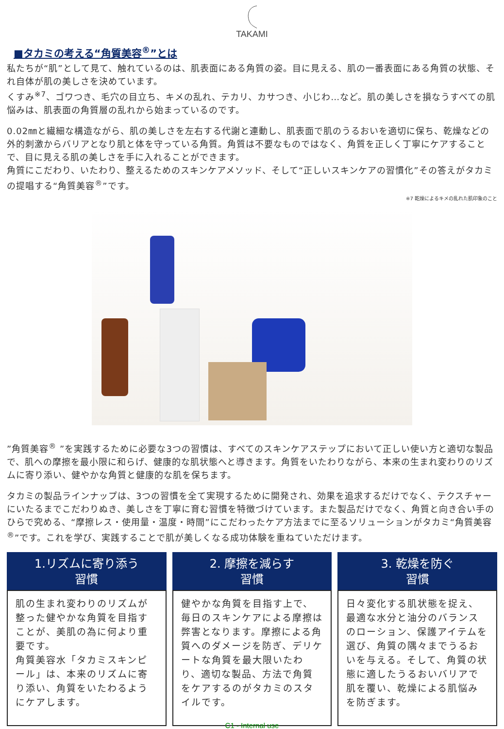TAKAMI
■タカミの考える“角質美容<sup>®</sup>”とは
私たちが“肌”として見て、触れているのは、肌表面にある角質の姿。目に見える、肌の一番表面にある角質の状態、それ自体が肌の美しさを決めています。
くすみ<sup>※7</sup>、ゴワつき、毛穴の目立ち、キメの乱れ、テカリ、カサつき、小じわ…など。肌の美しさを損なうすべての肌悩みは、肌表面の角質層の乱れから始まっているのです。
0.02㎜と繊細な構造ながら、肌の美しさを左右する代謝と連動し、肌表面で肌のうるおいを適切に保ち、乾燥などの外的刺激からバリアとなり肌と体を守っている角質。角質は不要なものではなく、角質を正しく丁寧にケアすることで、目に見える肌の美しさを手に入れることができます。
角質にこだわり、いたわり、整えるためのスキンケアメソッド、そして“正しいスキンケアの習慣化”その答えがタカミの提唱する“角質美容<sup>®</sup>”です。
※7 乾燥によるキメの乱れた肌印象のこと
”角質美容<sup>®</sup> ”を実践するために必要な3つの習慣は、すべてのスキンケアステップにおいて正しい使い方と適切な製品で、肌への摩擦を最小限に和らげ、健康的な肌状態へと導きます。角質をいたわりながら、本来の生まれ変わりのリズムに寄り添い、健やかな角質と健康的な肌を保ちます。
タカミの製品ラインナップは、3つの習慣を全て実現するために開発され、効果を追求するだけでなく、テクスチャーにいたるまでこだわりぬき、美しさを丁寧に育む習慣を特徴づけています。また製品だけでなく、角質と向き合い手のひらで究める、“摩擦レス・使用量・温度・時間”にこだわったケア方法までに至るソリューションがタカミ“角質美容<sup>®</sup>”です。これを学び、実践することで肌が美しくなる成功体験を重ねていただけます。
1.リズムに寄り添う
習慣
肌の生まれ変わりのリズムが整った健やかな角質を目指すことが、美肌の為に何より重要です。
角質美容水「タカミスキンピール」は、本来のリズムに寄り添い、角質をいたわるようにケアします。
2. 摩擦を減らす
習慣
健やかな角質を目指す上で、毎日のスキンケアによる摩擦は弊害となります。摩擦による角質へのダメージを防ぎ、デリケートな角質を最大限いたわり、適切な製品、方法で角質をケアするのがタカミのスタイルです。
3. 乾燥を防ぐ
習慣
日々変化する肌状態を捉え、最適な水分と油分のバランスのローション、保護アイテムを選び、角質の隅々までうるおいを与える。そして、角質の状態に適したうるおいバリアで肌を覆い、乾燥による肌悩みを防ぎます。
C1 - Internal use